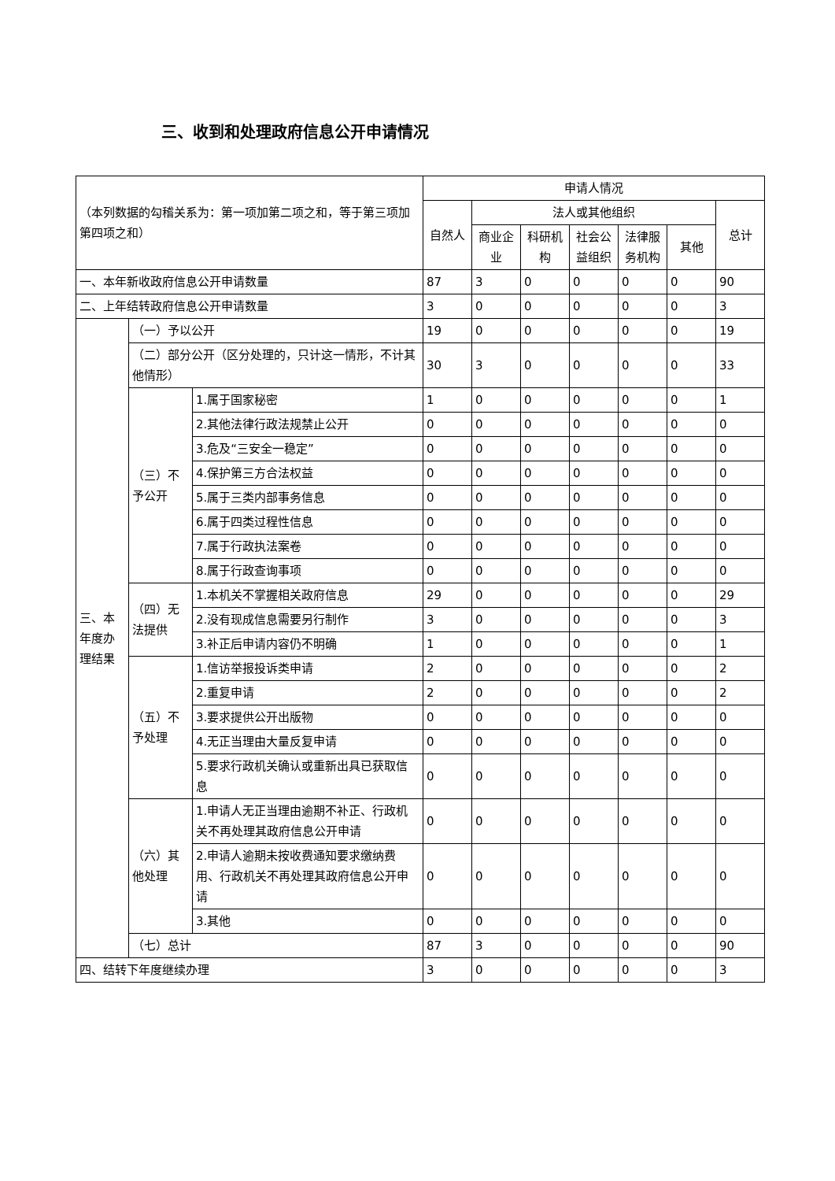三、收到和处理政府信息公开申请情况
| （本列数据的勾稽关系为：第一项加第二项之和，等于第三项加第四项之和） | | | 申请人情况 | | | | | | |
| | | | 自然人 | 法人或其他组织 | | | | | 总计 |
| | | | | 商业企业 | 科研机构 | 社会公益组织 | 法律服务机构 | 其他 | |
| 一、本年新收政府信息公开申请数量 | | | 87 | 3 | 0 | 0 | 0 | 0 | 90 |
| 二、上年结转政府信息公开申请数量 | | | 3 | 0 | 0 | 0 | 0 | 0 | 3 |
| 三、本年度办理结果 | （一）予以公开 | | 19 | 0 | 0 | 0 | 0 | 0 | 19 |
| | （二）部分公开（区分处理的，只计这一情形，不计其他情形） | | 30 | 3 | 0 | 0 | 0 | 0 | 33 |
| | （三）不予公开 | 1.属于国家秘密 | 1 | 0 | 0 | 0 | 0 | 0 | 1 |
| | | 2.其他法律行政法规禁止公开 | 0 | 0 | 0 | 0 | 0 | 0 | 0 |
| | | 3.危及“三安全一稳定” | 0 | 0 | 0 | 0 | 0 | 0 | 0 |
| | | 4.保护第三方合法权益 | 0 | 0 | 0 | 0 | 0 | 0 | 0 |
| | | 5.属于三类内部事务信息 | 0 | 0 | 0 | 0 | 0 | 0 | 0 |
| | | 6.属于四类过程性信息 | 0 | 0 | 0 | 0 | 0 | 0 | 0 |
| | | 7.属于行政执法案卷 | 0 | 0 | 0 | 0 | 0 | 0 | 0 |
| | | 8.属于行政查询事项 | 0 | 0 | 0 | 0 | 0 | 0 | 0 |
| | （四）无法提供 | 1.本机关不掌握相关政府信息 | 29 | 0 | 0 | 0 | 0 | 0 | 29 |
| | | 2.没有现成信息需要另行制作 | 3 | 0 | 0 | 0 | 0 | 0 | 3 |
| | | 3.补正后申请内容仍不明确 | 1 | 0 | 0 | 0 | 0 | 0 | 1 |
| | （五）不予处理 | 1.信访举报投诉类申请 | 2 | 0 | 0 | 0 | 0 | 0 | 2 |
| | | 2.重复申请 | 2 | 0 | 0 | 0 | 0 | 0 | 2 |
| | | 3.要求提供公开出版物 | 0 | 0 | 0 | 0 | 0 | 0 | 0 |
| | | 4.无正当理由大量反复申请 | 0 | 0 | 0 | 0 | 0 | 0 | 0 |
| | | 5.要求行政机关确认或重新出具已获取信息 | 0 | 0 | 0 | 0 | 0 | 0 | 0 |
| | （六）其他处理 | 1.申请人无正当理由逾期不补正、行政机关不再处理其政府信息公开申请 | 0 | 0 | 0 | 0 | 0 | 0 | 0 |
| | | 2.申请人逾期未按收费通知要求缴纳费用、行政机关不再处理其政府信息公开申请 | 0 | 0 | 0 | 0 | 0 | 0 | 0 |
| | | 3.其他 | 0 | 0 | 0 | 0 | 0 | 0 | 0 |
| | （七）总计 | | 87 | 3 | 0 | 0 | 0 | 0 | 90 |
| 四、结转下年度继续办理 | | | 3 | 0 | 0 | 0 | 0 | 0 | 3 |